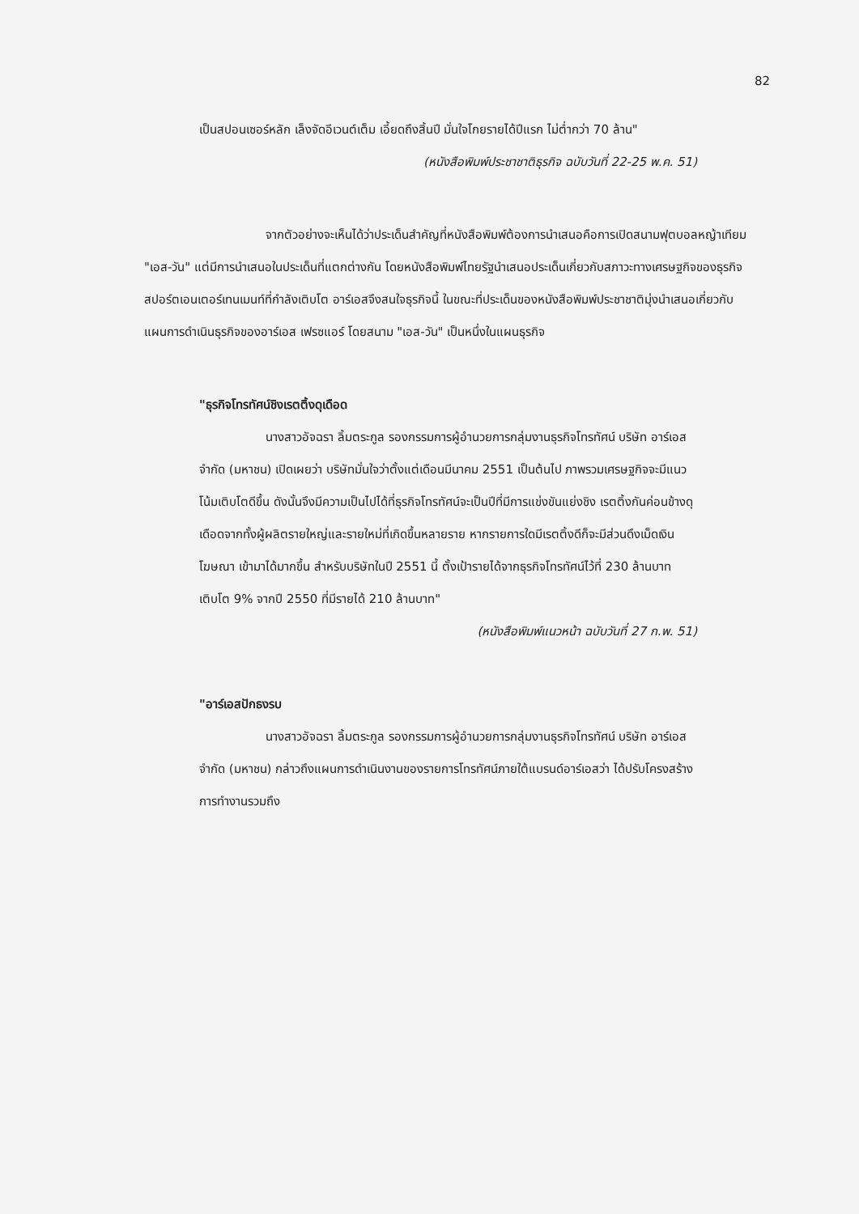82
เป็นสปอนเซอร์หลัก เล็งจัดอีเวนต์เต็ม เอี้ยดถึงสิ้นปี มั่นใจโกยรายได้ปีแรก ไม่ต่ำกว่า 70 ล้าน"
(หนังสือพิมพ์ประชาชาติธุรกิจ ฉบับวันที่ 22-25 พ.ค. 51)
จากตัวอย่างจะเห็นได้ว่าประเด็นสำคัญที่หนังสือพิมพ์ต้องการนำเสนอคือการเปิดสนามฟุตบอลหญ้าเทียม "เอส-วัน" แต่มีการนำเสนอในประเด็นที่แตกต่างกัน โดยหนังสือพิมพ์ไทยรัฐนำเสนอประเด็นเกี่ยวกับสภาวะทางเศรษฐกิจของธุรกิจสปอร์ตเอนเตอร์เทนเมนท์ที่กำลังเติบโต อาร์เอสจึงสนใจธุรกิจนี้ ในขณะที่ประเด็นของหนังสือพิมพ์ประชาชาติมุ่งนำเสนอเกี่ยวกับแผนการดำเนินธุรกิจของอาร์เอส เฟรซแอร์ โดยสนาม "เอส-วัน" เป็นหนึ่งในแผนธุรกิจ
"ธุรกิจโทรทัศน์ชิงเรตติ้งดุเดือด
นางสาวอัจฉรา ลิ้มตระกูล รองกรรมการผู้อำนวยการกลุ่มงานธุรกิจโทรทัศน์ บริษัท อาร์เอส จำกัด (มหาชน) เปิดเผยว่า บริษัทมั่นใจว่าตั้งแต่เดือนมีนาคม 2551 เป็นต้นไป ภาพรวมเศรษฐกิจจะมีแนวโน้มเติบโตดีขึ้น ดังนั้นจึงมีความเป็นไปได้ที่ธุรกิจโทรทัศน์จะเป็นปีที่มีการแข่งขันแย่งชิง เรตติ้งกันค่อนข้างดุเดือดจากทั้งผู้ผลิตรายใหญ่และรายใหม่ที่เกิดขึ้นหลายราย หากรายการใดมีเรตติ้งดีก็จะมีส่วนดึงเม็ดเงินโฆษณา เข้ามาได้มากขึ้น สำหรับบริษัทในปี 2551 นี้ ตั้งเป้ารายได้จากธุรกิจโทรทัศน์ไว้ที่ 230 ล้านบาท เติบโต 9% จากปี 2550 ที่มีรายได้ 210 ล้านบาท"
(หนังสือพิมพ์แนวหน้า ฉบับวันที่ 27 ก.พ. 51)
"อาร์เอสปักธงรบ
นางสาวอัจฉรา ลิ้มตระกูล รองกรรมการผู้อำนวยการกลุ่มงานธุรกิจโทรทัศน์ บริษัท อาร์เอส จำกัด (มหาชน) กล่าวถึงแผนการดำเนินงานของรายการโทรทัศน์ภายใต้แบรนด์อาร์เอสว่า ได้ปรับโครงสร้างการทำงานรวมถึง